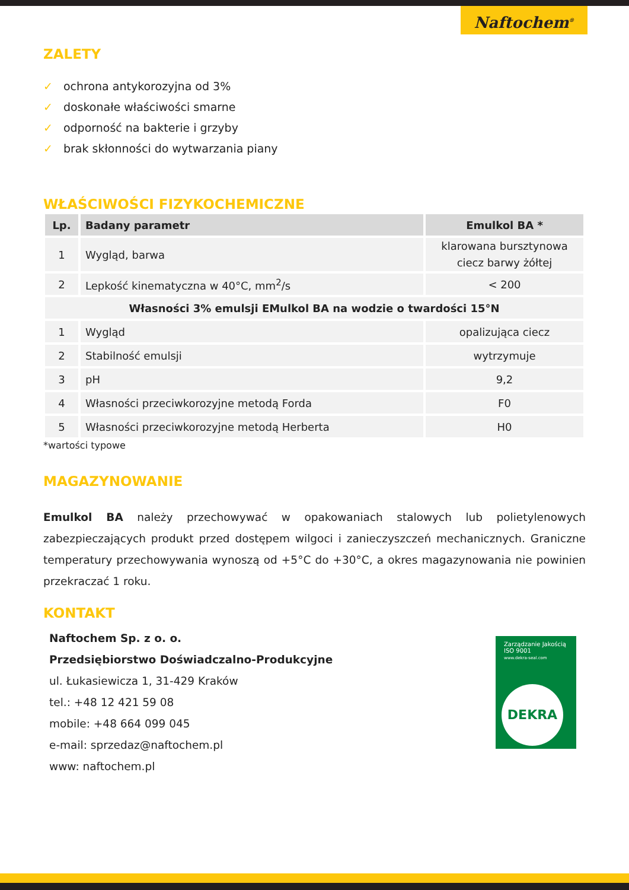Naftochem<sup>®</sup>
ZALETY
✓ ochrona antykorozyjna od 3%
✓ doskonałe właściwości smarne
✓ odporność na bakterie i grzyby
✓ brak skłonności do wytwarzania piany
WŁAŚCIWOŚCI FIZYKOCHEMICZNE
| Lp. | Badany parametr | Emulkol BA * |
| --- | --- | --- |
| 1 | Wygląd, barwa | klarowana bursztynowa ciecz barwy żółtej |
| 2 | Lepkość kinematyczna w 40°C, mm<sup>2</sup>/s | < 200 |
| Własności 3% emulsji EMulkol BA na wodzie o twardości 15°N | | |
| 1 | Wygląd | opalizująca ciecz |
| 2 | Stabilność emulsji | wytrzymuje |
| 3 | pH | 9,2 |
| 4 | Własności przeciwkorozyjne metodą Forda | F0 |
| 5 | Własności przeciwkorozyjne metodą Herberta | H0 |
*wartości typowe
MAGAZYNOWANIE
Emulkol BA należy przechowywać w opakowaniach stalowych lub polietylenowych zabezpieczających produkt przed dostępem wilgoci i zanieczyszczeń mechanicznych. Graniczne temperatury przechowywania wynoszą od +5°C do +30°C, a okres magazynowania nie powinien przekraczać 1 roku.
KONTAKT
Naftochem Sp. z o. o.
Przedsiębiorstwo Doświadczalno-Produkcyjne
ul. Łukasiewicza 1, 31-429 Kraków
tel.: +48 12 421 59 08
mobile: +48 664 099 045
e-mail: sprzedaz@naftochem.pl
www: naftochem.pl
Zarządzanie Jakością
ISO 9001
www.dekra-seal.com
DEKRA